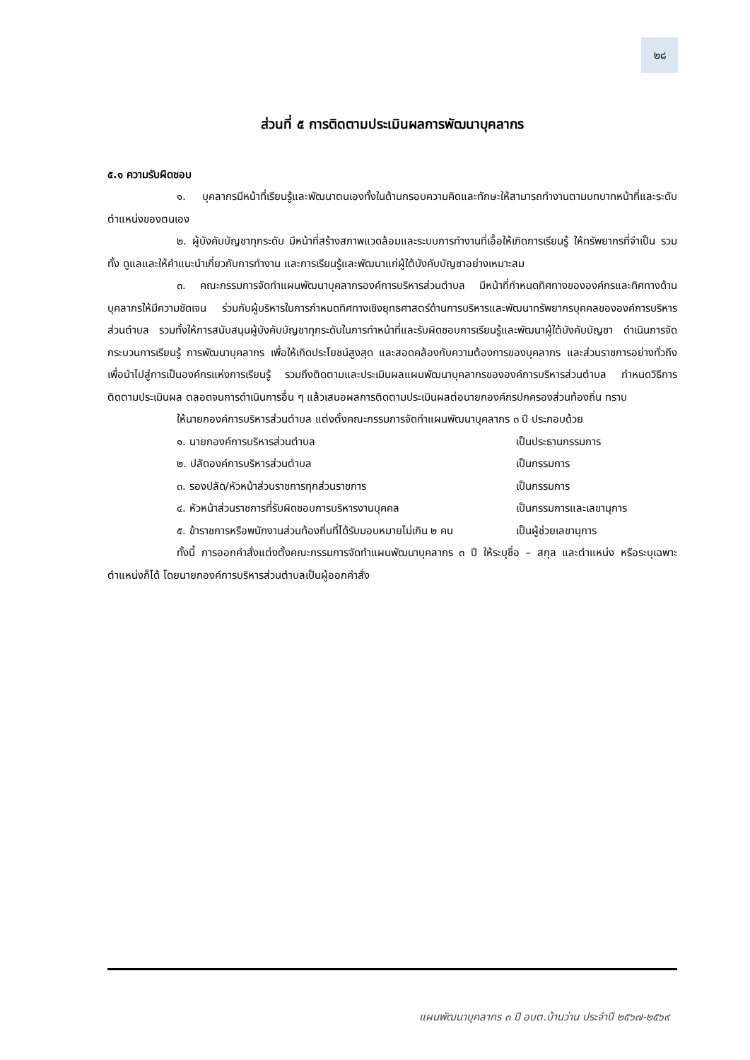๒๘
ส่วนที่ ๕ การติดตามประเมินผลการพัฒนาบุคลากร
๕.๑ ความรับผิดชอบ
๑. บุคลากรมีหน้าที่เรียนรู้และพัฒนาตนเองทั้งในด้านกรอบความคิดและทักษะให้สามารถทำงานตามบทบาทหน้าที่และระดับตำแหน่งของตนเอง
๒. ผู้บังคับบัญชาทุกระดับ มีหน้าที่สร้างสภาพแวดล้อมและระบบการทำงานที่เอื้อให้เกิดการเรียนรู้ ให้ทรัพยากรที่จำเป็น รวมทั้ง ดูแลและให้คำแนะนำเกี่ยวกับการทำงาน และการเรียนรู้และพัฒนาแก่ผู้ใต้บังคับบัญชาอย่างเหมาะสม
๓. คณะกรรมการจัดทำแผนพัฒนาบุคลากรองค์การบริหารส่วนตำบล มีหน้าที่กำหนดทิศทางขององค์กรและทิศทางด้านบุคลากรให้มีความชัดเจน ร่วมกับผู้บริหารในการกำหนดทิศทางเชิงยุทธศาสตร์ด้านการบริหารและพัฒนาทรัพยากรบุคคลขององค์การบริหารส่วนตำบล รวมทั้งให้การสนับสนุนผู้บังคับบัญชาทุกระดับในการทำหน้าที่และรับผิดชอบการเรียนรู้และพัฒนาผู้ใต้บังคับบัญชา ดำเนินการจัดกระบวนการเรียนรู้ การพัฒนาบุคลากร เพื่อให้เกิดประโยชน์สูงสุด และสอดคล้องกับความต้องการของบุคลากร และส่วนราชการอย่างทั่วถึง เพื่อนำไปสู่การเป็นองค์กรแห่งการเรียนรู้ รวมถึงติดตามและประเมินผลแผนพัฒนาบุคลากรขององค์การบริหารส่วนตำบล กำหนดวิธีการติดตามประเมินผล ตลอดจนการดำเนินการอื่น ๆ แล้วเสนอผลการติดตามประเมินผลต่อนายกองค์กรปกครองส่วนท้องถิ่น ทราบ
ให้นายกองค์การบริหารส่วนตำบล แต่งตั้งคณะกรรมการจัดทำแผนพัฒนาบุคลากร ๓ ปี ประกอบด้วย
๑. นายกองค์การบริหารส่วนตำบล เป็นประธานกรรมการ
๒. ปลัดองค์การบริหารส่วนตำบล เป็นกรรมการ
๓. รองปลัด/หัวหน้าส่วนราชการทุกส่วนราชการ เป็นกรรมการ
๔. หัวหน้าส่วนราชการที่รับผิดชอบการบริหารงานบุคคล เป็นกรรมการและเลขานุการ
๕. ข้าราชการหรือพนักงานส่วนท้องถิ่นที่ได้รับมอบหมายไม่เกิน ๒ คน เป็นผู้ช่วยเลขานุการ
ทั้งนี้ การออกคำสั่งแต่งตั้งคณะกรรมการจัดทำแผนพัฒนาบุคลากร ๓ ปี ให้ระบุชื่อ – สกุล และตำแหน่ง หรือระบุเฉพาะตำแหน่งก็ได้ โดยนายกองค์การบริหารส่วนตำบลเป็นผู้ออกคำสั่ง
แผนพัฒนาบุคลากร ๓ ปี อบต.บ้านว่าน ประจำปี ๒๕๖๗-๒๕๖๙